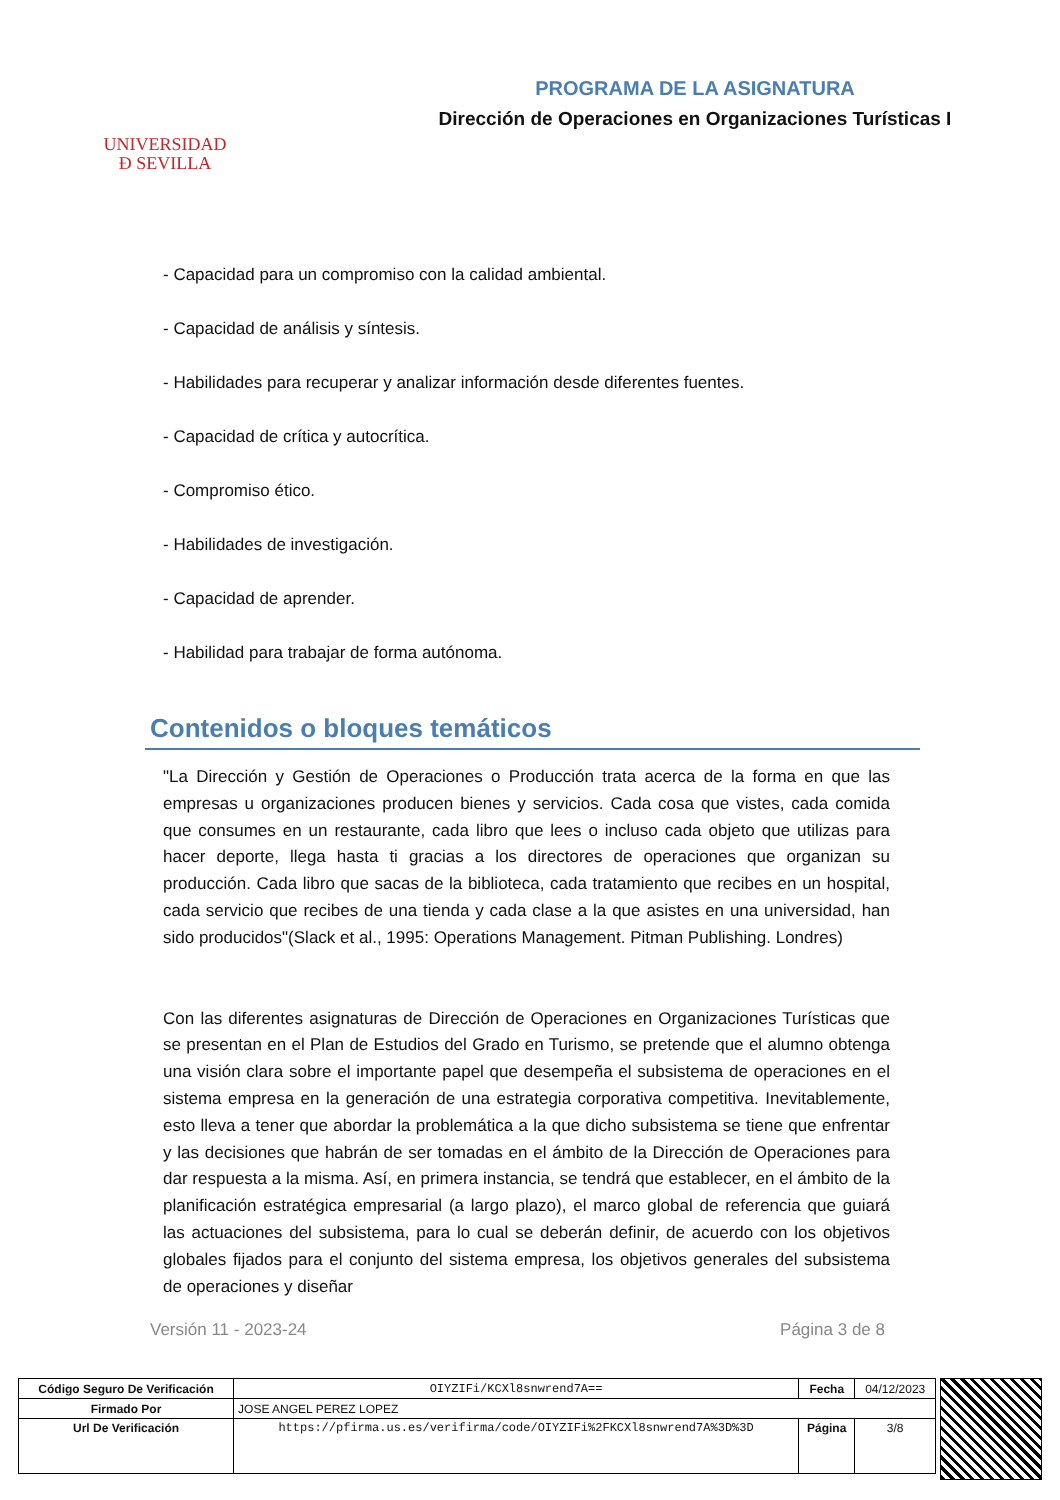UNIVERSIDAD
Ð SEVILLA
PROGRAMA DE LA ASIGNATURA
Dirección de Operaciones en Organizaciones Turísticas I
- Capacidad para un compromiso con la calidad ambiental.
- Capacidad de análisis y síntesis.
- Habilidades para recuperar y analizar información desde diferentes fuentes.
- Capacidad de crítica y autocrítica.
- Compromiso ético.
- Habilidades de investigación.
- Capacidad de aprender.
- Habilidad para trabajar de forma autónoma.
Contenidos o bloques temáticos
"La Dirección y Gestión de Operaciones o Producción trata acerca de la forma en que las empresas u organizaciones producen bienes y servicios. Cada cosa que vistes, cada comida que consumes en un restaurante, cada libro que lees o incluso cada objeto que utilizas para hacer deporte, llega hasta ti gracias a los directores de operaciones que organizan su producción. Cada libro que sacas de la biblioteca, cada tratamiento que recibes en un hospital, cada servicio que recibes de una tienda y cada clase a la que asistes en una universidad, han sido producidos"(Slack et al., 1995: Operations Management. Pitman Publishing. Londres)
Con las diferentes asignaturas de Dirección de Operaciones en Organizaciones Turísticas que se presentan en el Plan de Estudios del Grado en Turismo, se pretende que el alumno obtenga una visión clara sobre el importante papel que desempeña el subsistema de operaciones en el sistema empresa en la generación de una estrategia corporativa competitiva. Inevitablemente, esto lleva a tener que abordar la problemática a la que dicho subsistema se tiene que enfrentar y las decisiones que habrán de ser tomadas en el ámbito de la Dirección de Operaciones para dar respuesta a la misma. Así, en primera instancia, se tendrá que establecer, en el ámbito de la planificación estratégica empresarial (a largo plazo), el marco global de referencia que guiará las actuaciones del subsistema, para lo cual se deberán definir, de acuerdo con los objetivos globales fijados para el conjunto del sistema empresa, los objetivos generales del subsistema de operaciones y diseñar
Versión 11 - 2023-24 Página 3 de 8
| Código Seguro De Verificación | OIYZIFi/KCXl8snwrend7A== | Fecha | 04/12/2023 |
| Firmado Por | JOSE ANGEL PEREZ LOPEZ | | |
| Url De Verificación | https://pfirma.us.es/verifirma/code/OIYZIFi%2FKCXl8snwrend7A%3D%3D | Página | 3/8 |